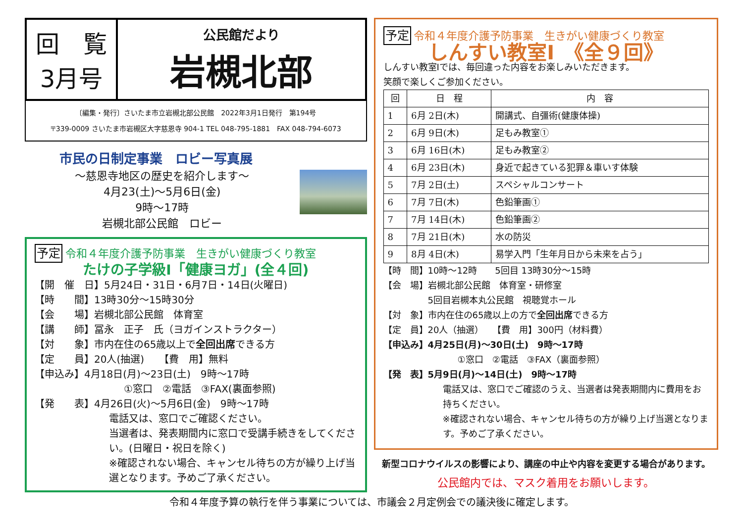回　覧
3月号
公民館だより
岩槻北部
〔編集・発行〕さいたま市立岩槻北部公民館　2022年3月1日発行　第194号
〒339-0009 さいたま市岩槻区大字慈恩寺 904-1 TEL 048-795-1881　FAX 048-794-6073
市民の日制定事業　ロビー写真展
～慈恩寺地区の歴史を紹介します～
4月23(土)～5月6日(金)
9時～17時
岩槻北部公民館　ロビー
予定 令和４年度介護予防事業　生きがい健康づくり教室
たけの子学級Ⅰ「健康ヨガ」(全４回)
【開　催　日】5月24日・31日・6月7日・14日(火曜日)
【時　　間】13時30分～15時30分
【会　　場】岩槻北部公民館　体育室
【講　　師】冨永　正子　氏（ヨガインストラクター）
【対　　象】市内在住の65歳以上で全回出席できる方
【定　　員】20人(抽選)　　【費　用】無料
【申込み】4月18日(月)～23日(土)　9時～17時
①窓口　②電話　③FAX(裏面参照)
【発　　表】4月26日(火)～5月6日(金)　9時～17時
電話又は、窓口でご確認ください。
当選者は、発表期間内に窓口で受講手続きをしてください。(日曜日・祝日を除く)
※確認されない場合、キャンセル待ちの方が繰り上げ当選となります。予めご了承ください。
予定 令和４年度介護予防事業　生きがい健康づくり教室
しんすい教室Ⅰ　《全９回》
しんすい教室Ⅰでは、毎回違った内容をお楽しみいただきます。
笑顔で楽しくご参加ください。
| 回 | 日 程 | 内 容 |
| --- | --- | --- |
| 1 | 6月 2日(木) | 開講式、自彊術(健康体操) |
| 2 | 6月 9日(木) | 足もみ教室① |
| 3 | 6月 16日(木) | 足もみ教室② |
| 4 | 6月 23日(木) | 身近で起きている犯罪＆車いす体験 |
| 5 | 7月 2日(土) | スペシャルコンサート |
| 6 | 7月 7日(木) | 色鉛筆画① |
| 7 | 7月 14日(木) | 色鉛筆画② |
| 8 | 7月 21日(木) | 水の防災 |
| 9 | 8月 4日(木) | 易学入門「生年月日から未来を占う」 |
【時　間】10時～12時　　5回目 13時30分～15時
【会　場】岩槻北部公民館　体育室・研修室
　　　　　5回目岩槻本丸公民館　視聴覚ホール
【対　象】市内在住の65歳以上の方で全回出席できる方
【定　員】20人（抽選）　　【費　用】300円（材料費）
【申込み】4月25日(月)～30日(土)　9時～17時
①窓口　②電話　③FAX（裏面参照）
【発　表】5月9日(月)～14日(土)　9時～17時
電話又は、窓口でご確認のうえ、当選者は発表期間内に費用をお持ちください。
※確認されない場合、キャンセル待ちの方が繰り上げ当選となります。予めご了承ください。
新型コロナウイルスの影響により、講座の中止や内容を変更する場合があります。
公民館内では、マスク着用をお願いします。
令和４年度予算の執行を伴う事業については、市議会２月定例会での議決後に確定します。